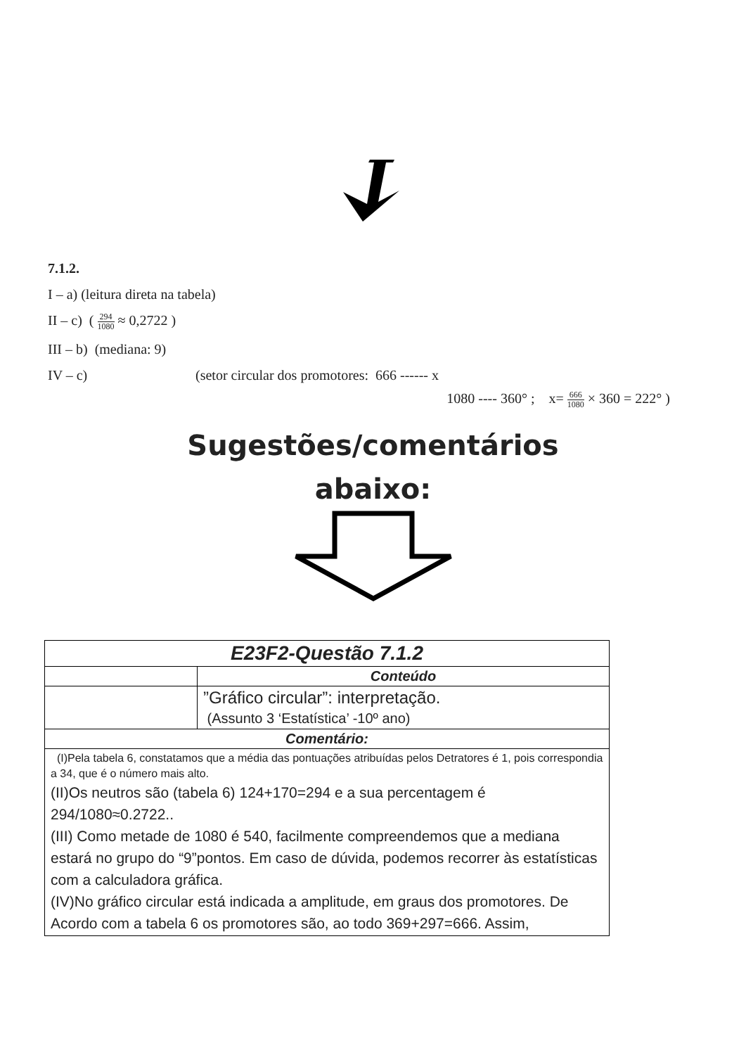7.1.2.
I – a) (leitura direta na tabela)
II – c) ( 294 1080 ≈ 0,2722 )
III – b) (mediana: 9)
IV – c) (setor circular dos promotores: 666 ------ x
1080 ---- 360° ; x= 666 1080 × 360 = 222° )
Sugestões/comentários
abaixo:
| E23F2-Questão 7.1.2 | |
| | Conteúdo |
| | ”Gráfico circular”: interpretação. (Assunto 3 ‘Estatística’ -10º ano) |
| Comentário: | |
| (I)Pela tabela 6, constatamos que a média das pontuações atribuídas pelos Detratores é 1, pois correspondia a 34, que é o número mais alto. (II)Os neutros são (tabela 6) 124+170=294 e a sua percentagem é 294/1080≈0.2722.. (III) Como metade de 1080 é 540, facilmente compreendemos que a mediana estará no grupo do “9”pontos. Em caso de dúvida, podemos recorrer às estatísticas com a calculadora gráfica. (IV)No gráfico circular está indicada a amplitude, em graus dos promotores. De Acordo com a tabela 6 os promotores são, ao todo 369+297=666. Assim, | |